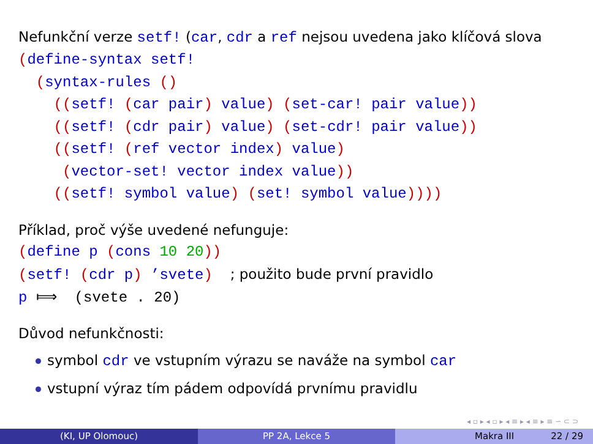Nefunkční verze setf! (car, cdr a ref nejsou uvedena jako klíčová slova
(define-syntax setf!
  (syntax-rules ()
    ((setf! (car pair) value) (set-car! pair value))
    ((setf! (cdr pair) value) (set-cdr! pair value))
    ((setf! (ref vector index) value)
     (vector-set! vector index value))
    ((setf! symbol value) (set! symbol value))))
Příklad, proč výše uvedené nefunguje:
(define p (cons 10 20))
(setf! (cdr p) ’svete)  ; použito bude první pravidlo
p ⟾  (svete . 20)
Důvod nefunkčnosti:
symbol cdr ve vstupním výrazu se naváže na symbol car
vstupní výraz tím pádem odpovídá prvnímu pravidlu
◂ ▫ ▸ ◂ ▫ ▸ ◂ ≡ ▸ ◂ ≡ ▸ ≡ ∽ ⊂ ⊃
(KI, UP Olomouc) PP 2A, Lekce 5 Makra III 22 / 29